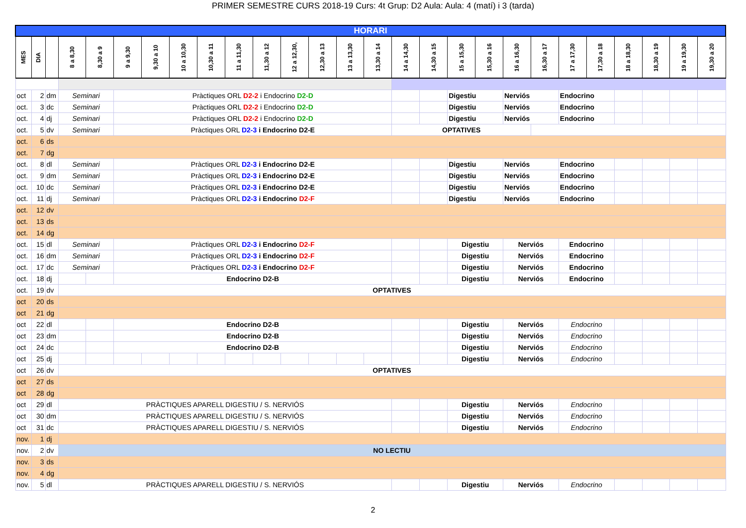PRIMER SEMESTRE CURS 2018-19 Curs: 4t Grup: D2 Aula: Aula: 4 (matí) i 3 (tarda)
| HORARI | | | | | | | | | | | | | | | | | | | | | | | | | | |
| --- | --- | --- | --- | --- | --- | --- | --- | --- | --- | --- | --- | --- | --- | --- | --- | --- | --- | --- | --- | --- | --- | --- | --- | --- | --- | --- |
| MES | DIA | | 8 a 8,30 | 8,30 a 9 | 9 a 9,30 | 9,30 a 10 | 10 a 10,30 | 10,30 a 11 | 11 a 11,30 | 11,30 a 12 | 12 a 12,30, | 12,30 a 13 | 13 a 13,30 | 13,30 a 14 | 14 a 14,30 | 14,30 a 15 | 15 a 15,30 | 15,30 a 16 | 16 a 16,30 | 16,30 a 17 | 17 a 17,30 | 17,30 a 18 | 18 a 18,30 | 18,30 a 19 | 19 a 19,30 | 19,30 a 20 |
| oct | 2 | dm | Seminari | | Pràctiques ORL D2-2 i Endocrino D2-D | | | | | | | | | | | | Digestiu | | Nerviós | | Endocrino | | | | | |
| oct. | 3 | dc | Seminari | | Pràctiques ORL D2-2 i Endocrino D2-D | | | | | | | | | | | | Digestiu | | Nerviós | | Endocrino | | | | | |
| oct. | 4 | dj | Seminari | | Pràctiques ORL D2-2 i Endocrino D2-D | | | | | | | | | | | | Digestiu | | Nerviós | | Endocrino | | | | | |
| oct. | 5 | dv | Seminari | | Pràctiques ORL D2-3 i Endocrino D2-E | | | | | | | | | | OPTATIVES | | | | | | | | | | | |
| oct. | 6 | ds | | | | | | | | | | | | | | | | | | | | | | | | |
| oct. | 7 | dg | | | | | | | | | | | | | | | | | | | | | | | | |
| oct. | 8 | dl | Seminari | | Pràctiques ORL D2-3 i Endocrino D2-E | | | | | | | | | | | | Digestiu | | Nerviós | | Endocrino | | | | | |
| oct. | 9 | dm | Seminari | | Pràctiques ORL D2-3 i Endocrino D2-E | | | | | | | | | | | | Digestiu | | Nerviós | | Endocrino | | | | | |
| oct. | 10 | dc | Seminari | | Pràctiques ORL D2-3 i Endocrino D2-E | | | | | | | | | | | | Digestiu | | Nerviós | | Endocrino | | | | | |
| oct. | 11 | dj | Seminari | | Pràctiques ORL D2-3 i Endocrino D2-F | | | | | | | | | | | | Digestiu | | Nerviós | | Endocrino | | | | | |
| oct. | 12 | dv | | | | | | | | | | | | | | | | | | | | | | | | |
| oct. | 13 | ds | | | | | | | | | | | | | | | | | | | | | | | | |
| oct. | 14 | dg | | | | | | | | | | | | | | | | | | | | | | | | |
| oct. | 15 | dl | Seminari | | Pràctiques ORL D2-3 i Endocrino D2-F | | | | | | | | | | | | Digestiu | | Nerviós | | Endocrino | | | | | |
| oct. | 16 | dm | Seminari | | Pràctiques ORL D2-3 i Endocrino D2-F | | | | | | | | | | | | Digestiu | | Nerviós | | Endocrino | | | | | |
| oct. | 17 | dc | Seminari | | Pràctiques ORL D2-3 i Endocrino D2-F | | | | | | | | | | | | Digestiu | | Nerviós | | Endocrino | | | | | |
| oct. | 18 | dj | | | Endocrino D2-B | | | | | | | | | | | | Digestiu | | Nerviós | | Endocrino | | | | | |
| oct. | 19 | dv | OPTATIVES | | | | | | | | | | | | | | | | | | | | | | | |
| oct | 20 | ds | | | | | | | | | | | | | | | | | | | | | | | | |
| oct | 21 | dg | | | | | | | | | | | | | | | | | | | | | | | | |
| oct | 22 | dl | | | Endocrino D2-B | | | | | | | | | | | | Digestiu | | Nerviós | | Endocrino | | | | | |
| oct | 23 | dm | | | Endocrino D2-B | | | | | | | | | | | | Digestiu | | Nerviós | | Endocrino | | | | | |
| oct | 24 | dc | | | Endocrino D2-B | | | | | | | | | | | | Digestiu | | Nerviós | | Endocrino | | | | | |
| oct | 25 | dj | | | | | | | | | | | | | | | Digestiu | | Nerviós | | Endocrino | | | | | |
| oct | 26 | dv | OPTATIVES | | | | | | | | | | | | | | | | | | | | | | | |
| oct | 27 | ds | | | | | | | | | | | | | | | | | | | | | | | | |
| oct | 28 | dg | | | | | | | | | | | | | | | | | | | | | | | | |
| oct | 29 | dl | PRÀCTIQUES APARELL DIGESTIU / S. NERVIÓS | | | | | | | | | | | | | | Digestiu | | Nerviós | | Endocrino | | | | | |
| oct | 30 | dm | PRÀCTIQUES APARELL DIGESTIU / S. NERVIÓS | | | | | | | | | | | | | | Digestiu | | Nerviós | | Endocrino | | | | | |
| oct | 31 | dc | PRÀCTIQUES APARELL DIGESTIU / S. NERVIÓS | | | | | | | | | | | | | | Digestiu | | Nerviós | | Endocrino | | | | | |
| nov. | 1 | dj | | | | | | | | | | | | | | | | | | | | | | | | |
| nov. | 2 | dv | NO LECTIU | | | | | | | | | | | | | | | | | | | | | | | |
| nov. | 3 | ds | | | | | | | | | | | | | | | | | | | | | | | | |
| nov. | 4 | dg | | | | | | | | | | | | | | | | | | | | | | | | |
| nov. | 5 | dl | PRÀCTIQUES APARELL DIGESTIU / S. NERVIÓS | | | | | | | | | | | | | | Digestiu | | Nerviós | | Endocrino | | | | | |
2